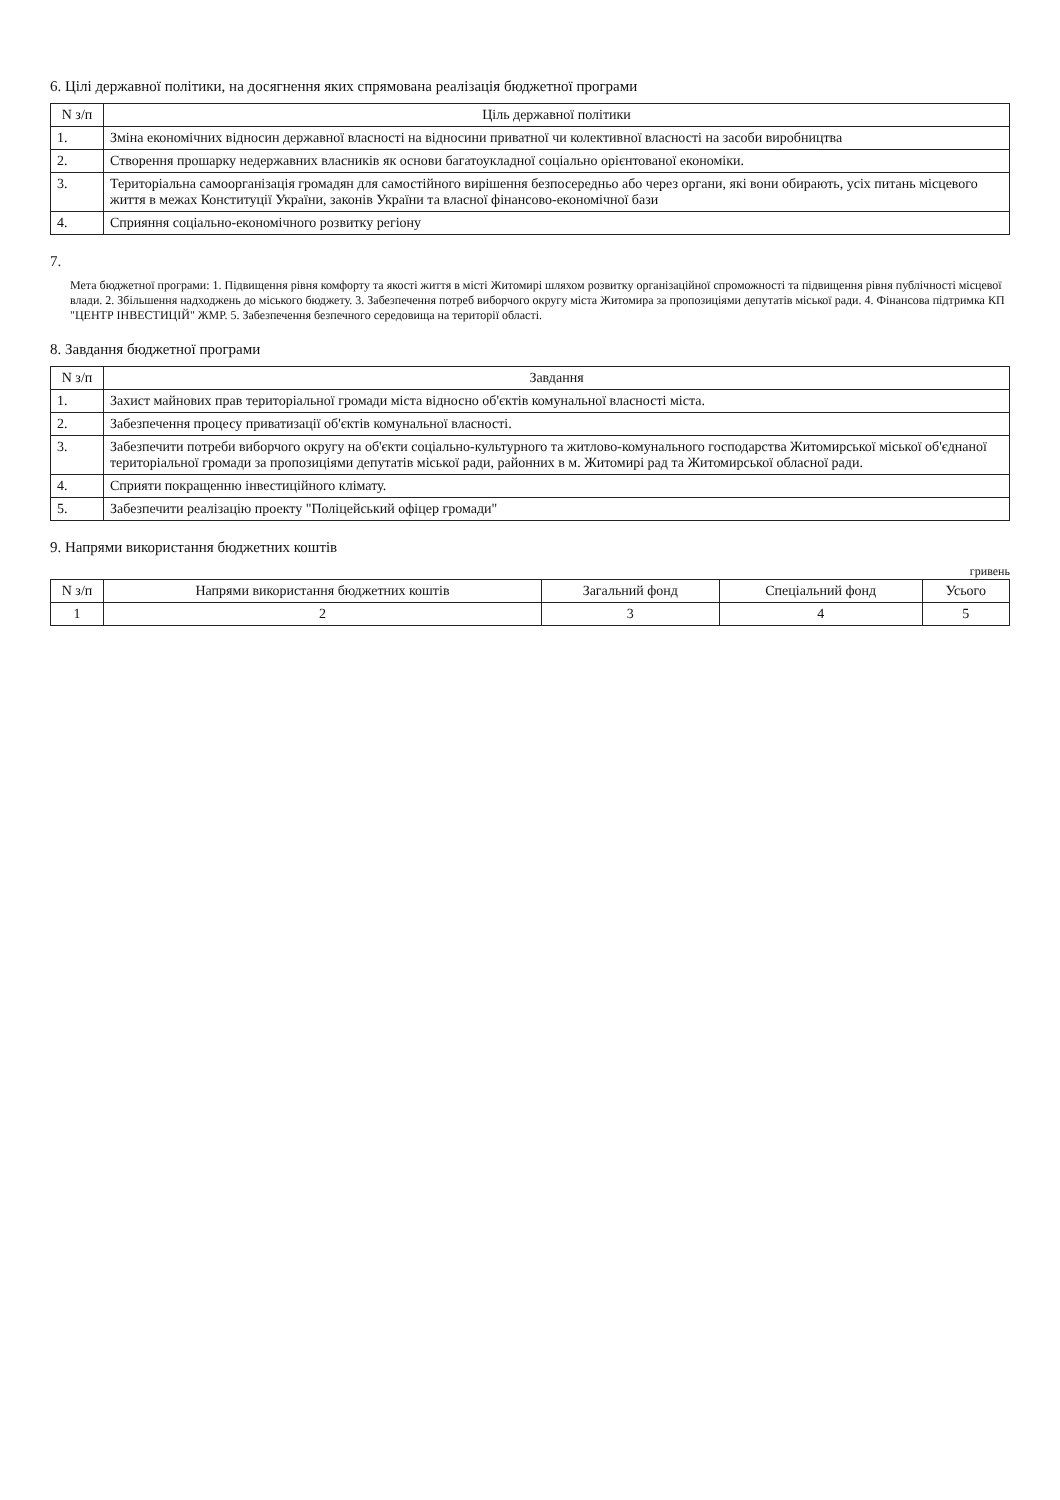6. Цілі державної політики, на досягнення яких спрямована реалізація бюджетної програми
| N з/п | Ціль державної політики |
| --- | --- |
| 1. | Зміна економічних відносин державної власності на відносини приватної чи колективної власності на засоби виробництва |
| 2. | Створення прошарку недержавних власників як основи багатоукладної соціально орієнтованої економіки. |
| 3. | Територіальна самоорганізація громадян для самостійного вирішення безпосередньо або через органи, які вони обирають, усіх питань місцевого життя в межах Конституції України, законів України та власної фінансово-економічної бази |
| 4. | Сприяння соціально-економічного розвитку регіону |
7.
Мета бюджетної програми: 1. Підвищення рівня комфорту та якості життя в місті Житомирі шляхом розвитку організаційної спроможності та підвищення рівня публічності місцевої влади. 2. Збільшення надходжень до міського бюджету. 3. Забезпечення потреб виборчого округу міста Житомира за пропозиціями депутатів міської ради. 4. Фінансова підтримка КП "ЦЕНТР ІНВЕСТИЦІЙ" ЖМР. 5. Забезпечення безпечного середовища на території області.
8. Завдання бюджетної програми
| N з/п | Завдання |
| --- | --- |
| 1. | Захист майнових прав територіальної громади міста відносно об'єктів комунальної власності міста. |
| 2. | Забезпечення процесу приватизації об'єктів комунальної власності. |
| 3. | Забезпечити потреби виборчого округу на об'єкти соціально-культурного та житлово-комунального господарства Житомирської міської об'єднаної територіальної громади за пропозиціями депутатів міської ради, районних в м. Житомирі рад та Житомирської обласної ради. |
| 4. | Сприяти покращенню інвестиційного клімату. |
| 5. | Забезпечити реалізацію проекту "Поліцейський офіцер громади" |
9. Напрями використання бюджетних коштів
гривень
| N з/п | Напрями використання бюджетних коштів | Загальний фонд | Спеціальний фонд | Усього |
| --- | --- | --- | --- | --- |
| 1 | 2 | 3 | 4 | 5 |